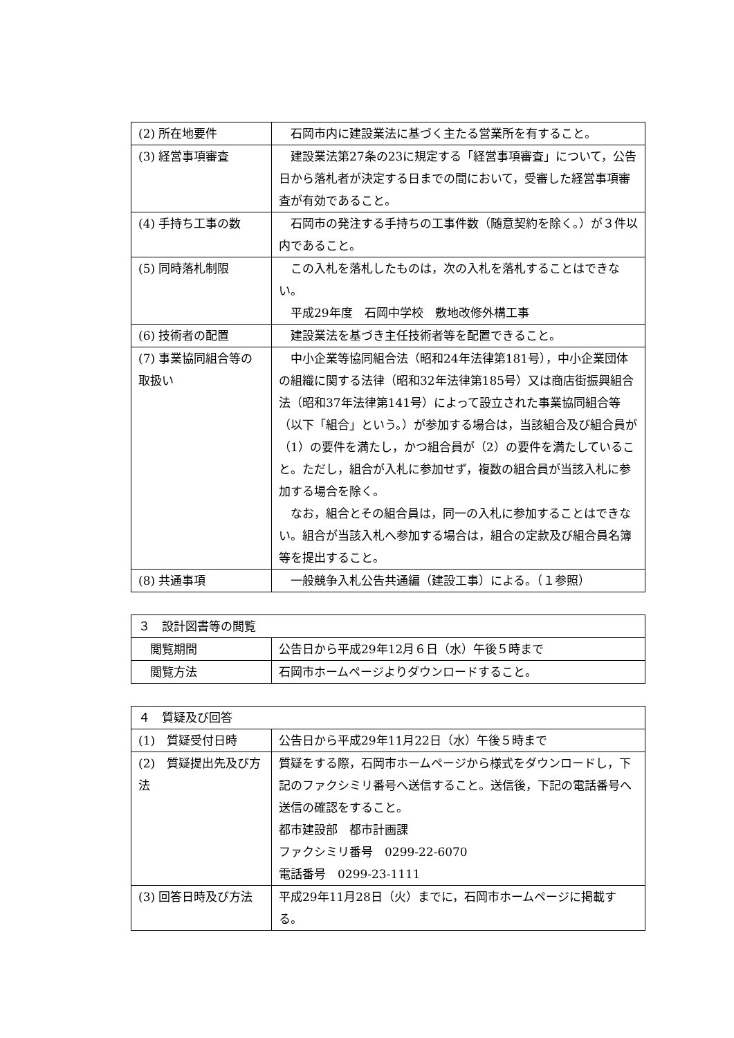| (2) 所在地要件 | 石岡市内に建設業法に基づく主たる営業所を有すること。 |
| (3) 経営事項審査 | 建設業法第27条の23に規定する「経営事項審査」について，公告日から落札者が決定する日までの間において，受審した経営事項審査が有効であること。 |
| (4) 手持ち工事の数 | 石岡市の発注する手持ちの工事件数（随意契約を除く。）が３件以内であること。 |
| (5) 同時落札制限 | この入札を落札したものは，次の入札を落札することはできない。 平成29年度 石岡中学校 敷地改修外構工事 |
| (6) 技術者の配置 | 建設業法を基づき主任技術者等を配置できること。 |
| (7) 事業協同組合等の取扱い | 中小企業等協同組合法（昭和24年法律第181号），中小企業団体の組織に関する法律（昭和32年法律第185号）又は商店街振興組合法（昭和37年法律第141号）によって設立された事業協同組合等（以下「組合」という。）が参加する場合は，当該組合及び組合員が（1）の要件を満たし，かつ組合員が（2）の要件を満たしていること。ただし，組合が入札に参加せず，複数の組合員が当該入札に参加する場合を除く。 なお，組合とその組合員は，同一の入札に参加することはできない。組合が当該入札へ参加する場合は，組合の定款及び組合員名簿等を提出すること。 |
| (8) 共通事項 | 一般競争入札公告共通編（建設工事）による。（１参照） |
| ３ 設計図書等の閲覧 | |
| 閲覧期間 | 公告日から平成29年12月６日（水）午後５時まで |
| 閲覧方法 | 石岡市ホームページよりダウンロードすること。 |
| ４ 質疑及び回答 | |
| (1) 質疑受付日時 | 公告日から平成29年11月22日（水）午後５時まで |
| (2) 質疑提出先及び方法 | 質疑をする際，石岡市ホームページから様式をダウンロードし，下記のファクシミリ番号へ送信すること。送信後，下記の電話番号へ送信の確認をすること。 都市建設部 都市計画課 ファクシミリ番号 0299-22-6070 電話番号 0299-23-1111 |
| (3) 回答日時及び方法 | 平成29年11月28日（火）までに，石岡市ホームページに掲載する。 |